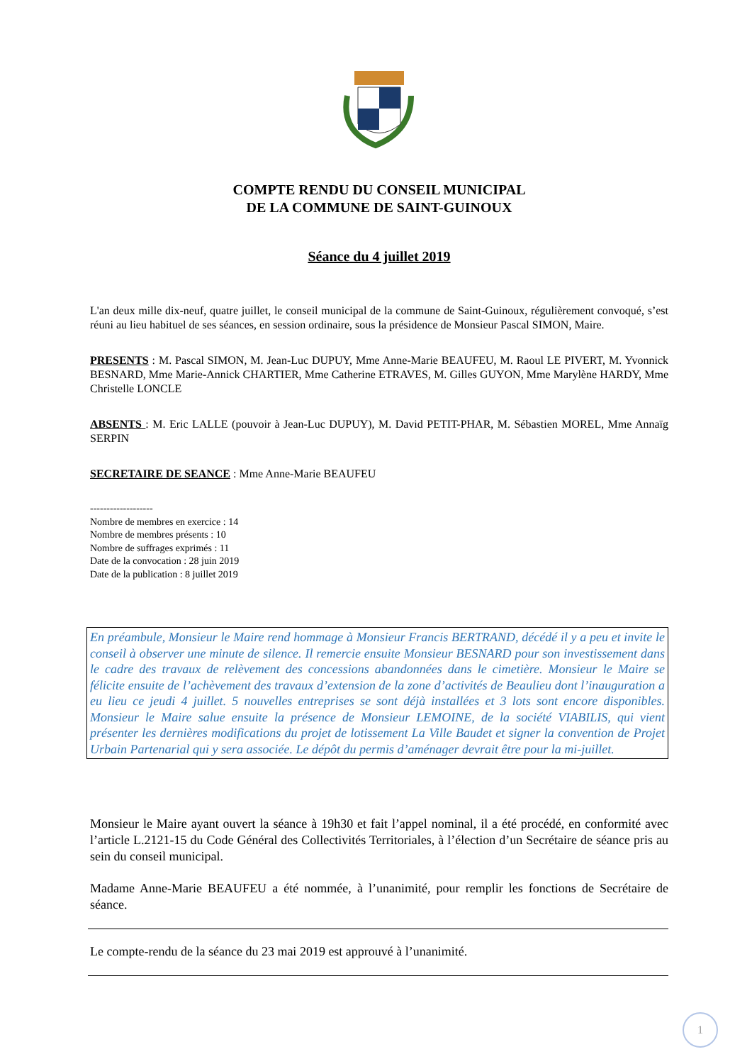COMPTE RENDU DU CONSEIL MUNICIPAL
DE LA COMMUNE DE SAINT-GUINOUX
Séance du 4 juillet 2019
L'an deux mille dix-neuf, quatre juillet, le conseil municipal de la commune de Saint-Guinoux, régulièrement convoqué, s’est réuni au lieu habituel de ses séances, en session ordinaire, sous la présidence de Monsieur Pascal SIMON, Maire.
PRESENTS : M. Pascal SIMON, M. Jean-Luc DUPUY, Mme Anne-Marie BEAUFEU, M. Raoul LE PIVERT, M. Yvonnick BESNARD, Mme Marie-Annick CHARTIER, Mme Catherine ETRAVES, M. Gilles GUYON, Mme Marylène HARDY, Mme Christelle LONCLE
ABSENTS : M. Eric LALLE (pouvoir à Jean-Luc DUPUY), M. David PETIT-PHAR, M. Sébastien MOREL, Mme Annaïg SERPIN
SECRETAIRE DE SEANCE : Mme Anne-Marie BEAUFEU
-------------------
Nombre de membres en exercice : 14
Nombre de membres présents : 10
Nombre de suffrages exprimés : 11
Date de la convocation : 28 juin 2019
Date de la publication : 8 juillet 2019
En préambule, Monsieur le Maire rend hommage à Monsieur Francis BERTRAND, décédé il y a peu et invite le conseil à observer une minute de silence. Il remercie ensuite Monsieur BESNARD pour son investissement dans le cadre des travaux de relèvement des concessions abandonnées dans le cimetière. Monsieur le Maire se félicite ensuite de l’achèvement des travaux d’extension de la zone d’activités de Beaulieu dont l’inauguration a eu lieu ce jeudi 4 juillet. 5 nouvelles entreprises se sont déjà installées et 3 lots sont encore disponibles. Monsieur le Maire salue ensuite la présence de Monsieur LEMOINE, de la société VIABILIS, qui vient présenter les dernières modifications du projet de lotissement La Ville Baudet et signer la convention de Projet Urbain Partenarial qui y sera associée. Le dépôt du permis d’aménager devrait être pour la mi-juillet.
Monsieur le Maire ayant ouvert la séance à 19h30 et fait l’appel nominal, il a été procédé, en conformité avec l’article L.2121-15 du Code Général des Collectivités Territoriales, à l’élection d’un Secrétaire de séance pris au sein du conseil municipal.
Madame Anne-Marie BEAUFEU a été nommée, à l’unanimité, pour remplir les fonctions de Secrétaire de séance.
Le compte-rendu de la séance du 23 mai 2019 est approuvé à l’unanimité.
1